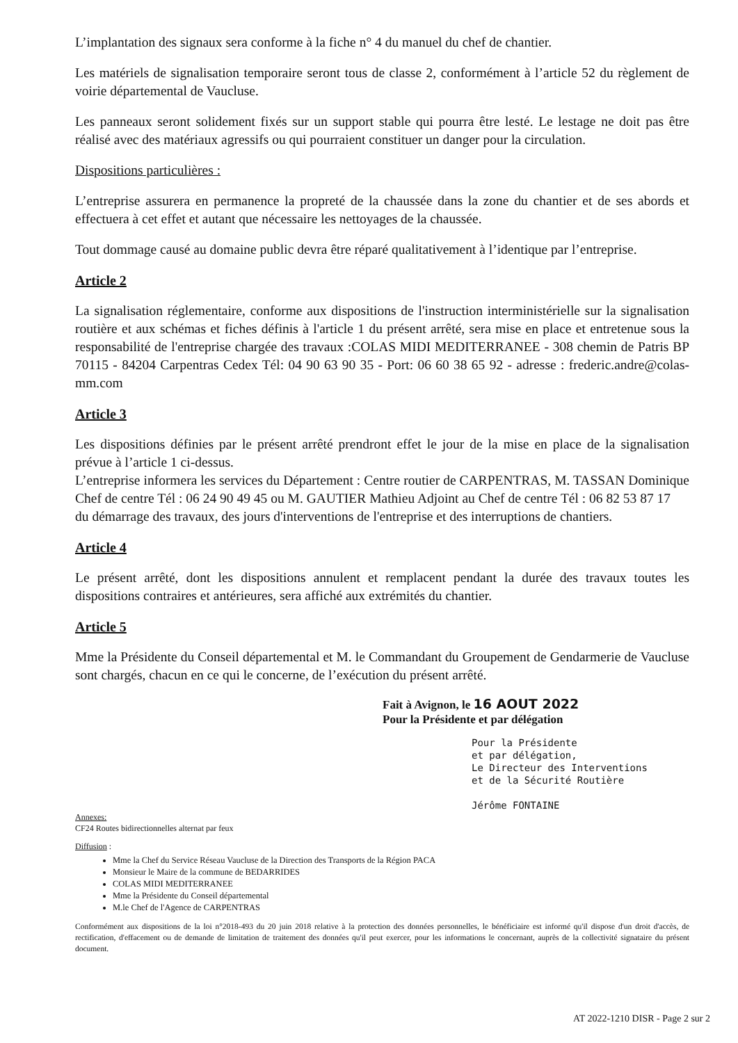L’implantation des signaux sera conforme à la fiche n° 4 du manuel du chef de chantier.
Les matériels de signalisation temporaire seront tous de classe 2, conformément à l’article 52 du règlement de voirie départemental de Vaucluse.
Les panneaux seront solidement fixés sur un support stable qui pourra être lesté. Le lestage ne doit pas être réalisé avec des matériaux agressifs ou qui pourraient constituer un danger pour la circulation.
Dispositions particulières :
L’entreprise assurera en permanence la propreté de la chaussée dans la zone du chantier et de ses abords et effectuera à cet effet et autant que nécessaire les nettoyages de la chaussée.
Tout dommage causé au domaine public devra être réparé qualitativement à l’identique par l’entreprise.
Article 2
La signalisation réglementaire, conforme aux dispositions de l'instruction interministérielle sur la signalisation routière et aux schémas et fiches définis à l'article 1 du présent arrêté, sera mise en place et entretenue sous la responsabilité de l'entreprise chargée des travaux :COLAS MIDI MEDITERRANEE - 308 chemin de Patris BP 70115 - 84204 Carpentras Cedex Tél: 04 90 63 90 35 - Port: 06 60 38 65 92 - adresse : frederic.andre@colas-mm.com
Article 3
Les dispositions définies par le présent arrêté prendront effet le jour de la mise en place de la signalisation prévue à l’article 1 ci-dessus.
L’entreprise informera les services du Département : Centre routier de CARPENTRAS, M. TASSAN Dominique Chef de centre Tél : 06 24 90 49 45 ou M. GAUTIER Mathieu Adjoint au Chef de centre Tél : 06 82 53 87 17
du démarrage des travaux, des jours d'interventions de l'entreprise et des interruptions de chantiers.
Article 4
Le présent arrêté, dont les dispositions annulent et remplacent pendant la durée des travaux toutes les dispositions contraires et antérieures, sera affiché aux extrémités du chantier.
Article 5
Mme la Présidente du Conseil départemental et M. le Commandant du Groupement de Gendarmerie de Vaucluse sont chargés, chacun en ce qui le concerne, de l’exécution du présent arrêté.
Fait à Avignon, le 16 AOUT 2022
Pour la Présidente et par délégation
Pour la Présidente
et par délégation,
Le Directeur des Interventions
et de la Sécurité Routière
Jérôme FONTAINE
Annexes:
CF24 Routes bidirectionnelles alternat par feux
Diffusion :
Mme la Chef du Service Réseau Vaucluse de la Direction des Transports de la Région PACA
Monsieur le Maire de la commune de BEDARRIDES
COLAS MIDI MEDITERRANEE
Mme la Présidente du Conseil départemental
M.le Chef de l'Agence de CARPENTRAS
Conformément aux dispositions de la loi n°2018-493 du 20 juin 2018 relative à la protection des données personnelles, le bénéficiaire est informé qu'il dispose d'un droit d'accès, de rectification, d'effacement ou de demande de limitation de traitement des données qu'il peut exercer, pour les informations le concernant, auprès de la collectivité signataire du présent document.
AT 2022-1210 DISR - Page 2 sur 2